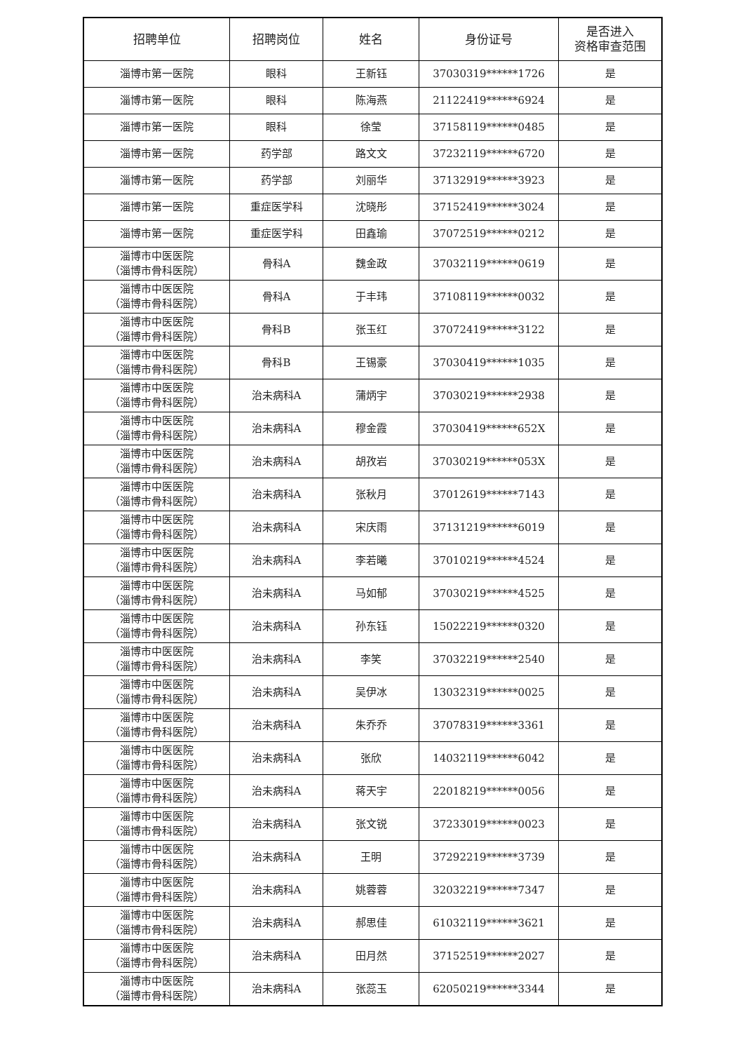| 招聘单位 | 招聘岗位 | 姓名 | 身份证号 | 是否进入 资格审查范围 |
| --- | --- | --- | --- | --- |
| 淄博市第一医院 | 眼科 | 王新钰 | 37030319******1726 | 是 |
| 淄博市第一医院 | 眼科 | 陈海燕 | 21122419******6924 | 是 |
| 淄博市第一医院 | 眼科 | 徐莹 | 37158119******0485 | 是 |
| 淄博市第一医院 | 药学部 | 路文文 | 37232119******6720 | 是 |
| 淄博市第一医院 | 药学部 | 刘丽华 | 37132919******3923 | 是 |
| 淄博市第一医院 | 重症医学科 | 沈晓彤 | 37152419******3024 | 是 |
| 淄博市第一医院 | 重症医学科 | 田鑫瑜 | 37072519******0212 | 是 |
| 淄博市中医医院 （淄博市骨科医院） | 骨科A | 魏金政 | 37032119******0619 | 是 |
| 淄博市中医医院 （淄博市骨科医院） | 骨科A | 于丰玮 | 37108119******0032 | 是 |
| 淄博市中医医院 （淄博市骨科医院） | 骨科B | 张玉红 | 37072419******3122 | 是 |
| 淄博市中医医院 （淄博市骨科医院） | 骨科B | 王锡豪 | 37030419******1035 | 是 |
| 淄博市中医医院 （淄博市骨科医院） | 治未病科A | 蒲炳宇 | 37030219******2938 | 是 |
| 淄博市中医医院 （淄博市骨科医院） | 治未病科A | 穆金霞 | 37030419******652X | 是 |
| 淄博市中医医院 （淄博市骨科医院） | 治未病科A | 胡孜岩 | 37030219******053X | 是 |
| 淄博市中医医院 （淄博市骨科医院） | 治未病科A | 张秋月 | 37012619******7143 | 是 |
| 淄博市中医医院 （淄博市骨科医院） | 治未病科A | 宋庆雨 | 37131219******6019 | 是 |
| 淄博市中医医院 （淄博市骨科医院） | 治未病科A | 李若曦 | 37010219******4524 | 是 |
| 淄博市中医医院 （淄博市骨科医院） | 治未病科A | 马如郁 | 37030219******4525 | 是 |
| 淄博市中医医院 （淄博市骨科医院） | 治未病科A | 孙东钰 | 15022219******0320 | 是 |
| 淄博市中医医院 （淄博市骨科医院） | 治未病科A | 李笑 | 37032219******2540 | 是 |
| 淄博市中医医院 （淄博市骨科医院） | 治未病科A | 吴伊冰 | 13032319******0025 | 是 |
| 淄博市中医医院 （淄博市骨科医院） | 治未病科A | 朱乔乔 | 37078319******3361 | 是 |
| 淄博市中医医院 （淄博市骨科医院） | 治未病科A | 张欣 | 14032119******6042 | 是 |
| 淄博市中医医院 （淄博市骨科医院） | 治未病科A | 蒋天宇 | 22018219******0056 | 是 |
| 淄博市中医医院 （淄博市骨科医院） | 治未病科A | 张文锐 | 37233019******0023 | 是 |
| 淄博市中医医院 （淄博市骨科医院） | 治未病科A | 王明 | 37292219******3739 | 是 |
| 淄博市中医医院 （淄博市骨科医院） | 治未病科A | 姚蓉蓉 | 32032219******7347 | 是 |
| 淄博市中医医院 （淄博市骨科医院） | 治未病科A | 郝思佳 | 61032119******3621 | 是 |
| 淄博市中医医院 （淄博市骨科医院） | 治未病科A | 田月然 | 37152519******2027 | 是 |
| 淄博市中医医院 （淄博市骨科医院） | 治未病科A | 张蕊玉 | 62050219******3344 | 是 |